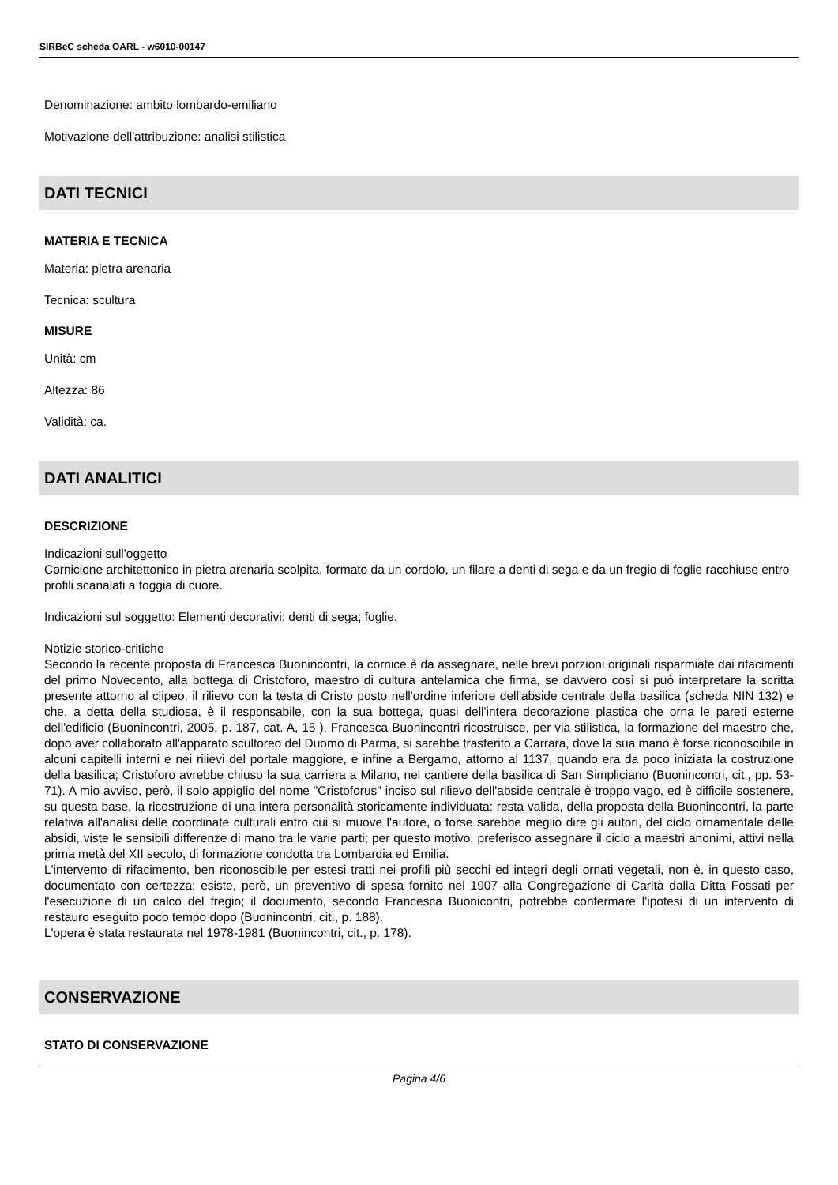SIRBeC scheda OARL - w6010-00147
Denominazione: ambito lombardo-emiliano
Motivazione dell'attribuzione: analisi stilistica
DATI TECNICI
MATERIA E TECNICA
Materia: pietra arenaria
Tecnica: scultura
MISURE
Unità: cm
Altezza: 86
Validità: ca.
DATI ANALITICI
DESCRIZIONE
Indicazioni sull'oggetto
Cornicione architettonico in pietra arenaria scolpita, formato da un cordolo, un filare a denti di sega e da un fregio di foglie racchiuse entro profili scanalati a foggia di cuore.
Indicazioni sul soggetto: Elementi decorativi: denti di sega; foglie.
Notizie storico-critiche
Secondo la recente proposta di Francesca Buonincontri, la cornice è da assegnare, nelle brevi porzioni originali risparmiate dai rifacimenti del primo Novecento, alla bottega di Cristoforo, maestro di cultura antelamica che firma, se davvero così si può interpretare la scritta presente attorno al clipeo, il rilievo con la testa di Cristo posto nell'ordine inferiore dell'abside centrale della basilica (scheda NIN 132) e che, a detta della studiosa, è il responsabile, con la sua bottega, quasi dell'intera decorazione plastica che orna le pareti esterne dell'edificio (Buonincontri, 2005, p. 187, cat. A, 15 ). Francesca Buonincontri ricostruisce, per via stilistica, la formazione del maestro che, dopo aver collaborato all'apparato scultoreo del Duomo di Parma, si sarebbe trasferito a Carrara, dove la sua mano è forse riconoscibile in alcuni capitelli interni e nei rilievi del portale maggiore, e infine a Bergamo, attorno al 1137, quando era da poco iniziata la costruzione della basilica; Cristoforo avrebbe chiuso la sua carriera a Milano, nel cantiere della basilica di San Simpliciano (Buonincontri, cit., pp. 53-71). A mio avviso, però, il solo appiglio del nome "Cristoforus" inciso sul rilievo dell'abside centrale è troppo vago, ed è difficile sostenere, su questa base, la ricostruzione di una intera personalità storicamente individuata: resta valida, della proposta della Buonincontri, la parte relativa all'analisi delle coordinate culturali entro cui si muove l'autore, o forse sarebbe meglio dire gli autori, del ciclo ornamentale delle absidi, viste le sensibili differenze di mano tra le varie parti; per questo motivo, preferisco assegnare il ciclo a maestri anonimi, attivi nella prima metà del XII secolo, di formazione condotta tra Lombardia ed Emilia.
L'intervento di rifacimento, ben riconoscibile per estesi tratti nei profili più secchi ed integri degli ornati vegetali, non è, in questo caso, documentato con certezza: esiste, però, un preventivo di spesa fornito nel 1907 alla Congregazione di Carità dalla Ditta Fossati per l'esecuzione di un calco del fregio; il documento, secondo Francesca Buonicontri, potrebbe confermare l'ipotesi di un intervento di restauro eseguito poco tempo dopo (Buonincontri, cit., p. 188).
L'opera è stata restaurata nel 1978-1981 (Buonincontri, cit., p. 178).
CONSERVAZIONE
STATO DI CONSERVAZIONE
Pagina 4/6